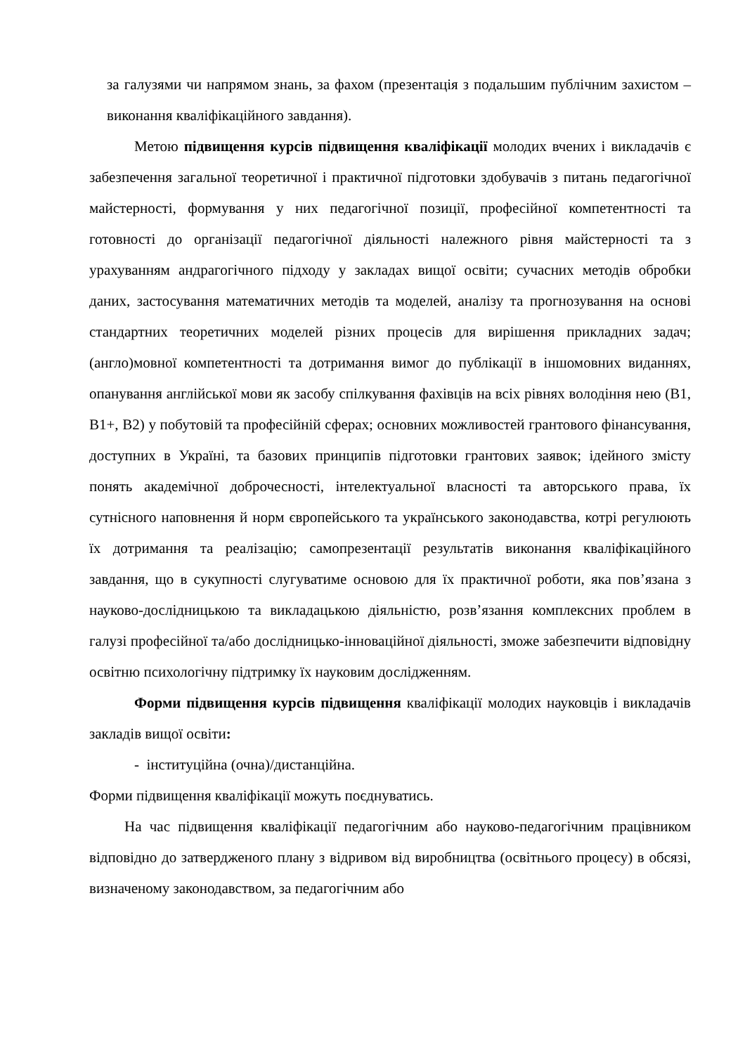за галузями чи напрямом знань, за фахом (презентація з подальшим публічним захистом – виконання кваліфікаційного завдання).
Метою підвищення курсів підвищення кваліфікації молодих вчених і викладачів є забезпечення загальної теоретичної і практичної підготовки здобувачів з питань педагогічної майстерності, формування у них педагогічної позиції, професійної компетентності та готовності до організації педагогічної діяльності належного рівня майстерності та з урахуванням андрагогічного підходу у закладах вищої освіти; сучасних методів обробки даних, застосування математичних методів та моделей, аналізу та прогнозування на основі стандартних теоретичних моделей різних процесів для вирішення прикладних задач; (англо)мовної компетентності та дотримання вимог до публікації в іншомовних виданнях, опанування англійської мови як засобу спілкування фахівців на всіх рівнях володіння нею (B1, B1+, B2) у побутовій та професійній сферах; основних можливостей грантового фінансування, доступних в Україні, та базових принципів підготовки грантових заявок; ідейного змісту понять академічної доброчесності, інтелектуальної власності та авторського права, їх сутнісного наповнення й норм європейського та українського законодавства, котрі регулюють їх дотримання та реалізацію; самопрезентації результатів виконання кваліфікаційного завдання, що в сукупності слугуватиме основою для їх практичної роботи, яка пов’язана з науково-дослідницькою та викладацькою діяльністю, розв’язання комплексних проблем в галузі професійної та/або дослідницько-інноваційної діяльності, зможе забезпечити відповідну освітню психологічну підтримку їх науковим дослідженням.
Форми підвищення курсів підвищення кваліфікації молодих науковців і викладачів закладів вищої освіти:
- інституційна (очна)/дистанційна.
Форми підвищення кваліфікації можуть поєднуватись.
На час підвищення кваліфікації педагогічним або науково-педагогічним працівником відповідно до затвердженого плану з відривом від виробництва (освітнього процесу) в обсязі, визначеному законодавством, за педагогічним або